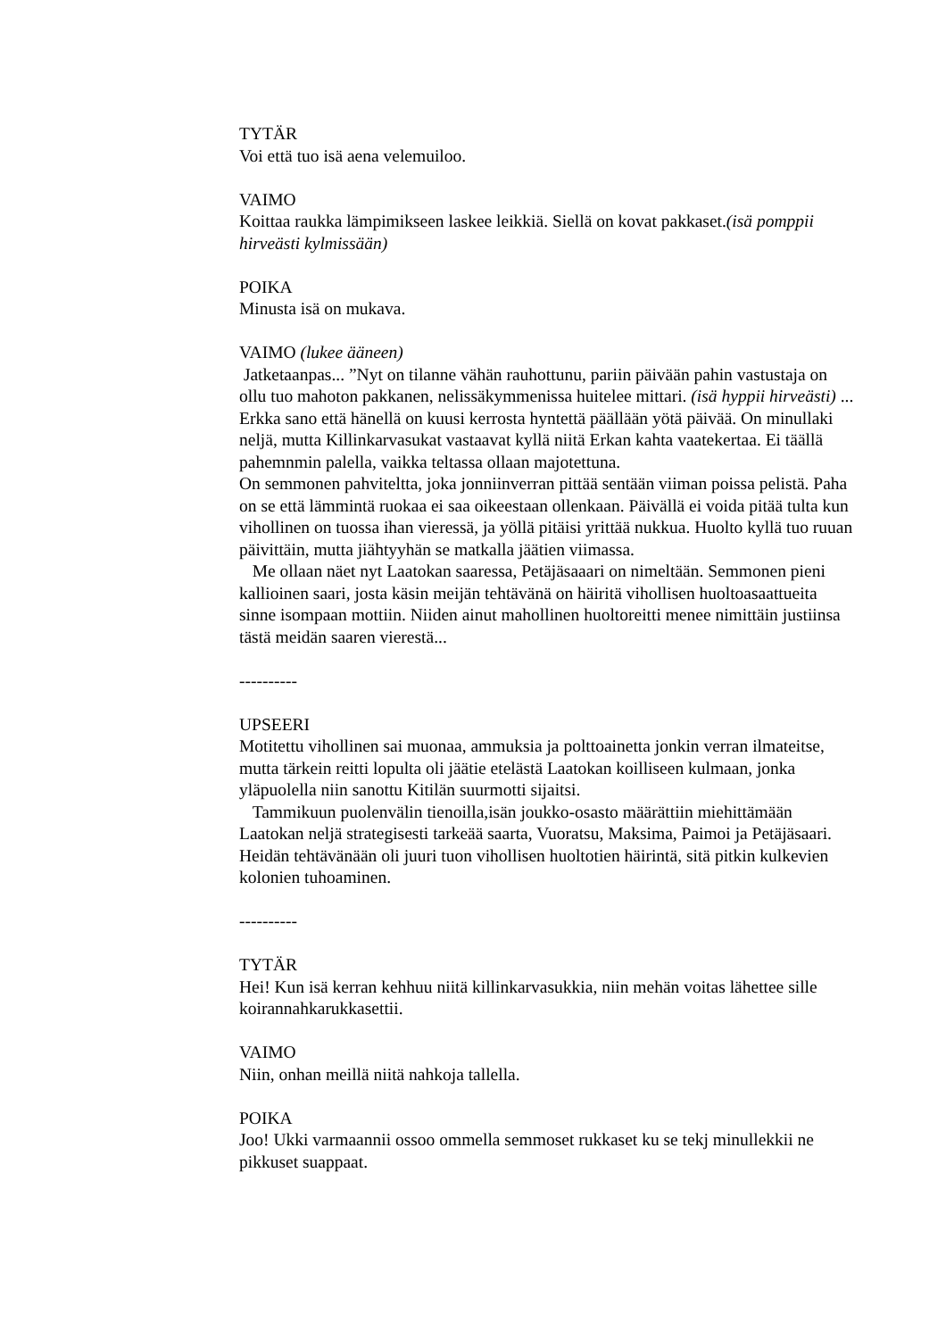TYTÄR
Voi että tuo isä aena velemuiloo.
VAIMO
Koittaa raukka lämpimikseen laskee leikkiä. Siellä on kovat pakkaset.(isä pomppii hirveästi kylmissään)
POIKA
Minusta isä on mukava.
VAIMO (lukee ääneen)
Jatketaanpas... ”Nyt on tilanne vähän rauhottunu, pariin päivään pahin vastustaja on ollu tuo mahoton pakkanen, nelissäkymmenissa huitelee mittari. (isä hyppii hirveästi) ... Erkka sano että hänellä on kuusi kerrosta hyntettä päällään yötä päivää. On minullaki neljä, mutta Killinkarvasukat vastaavat kyllä niitä Erkan kahta vaatekertaa. Ei täällä pahemnmin palella, vaikka teltassa ollaan majotettuna.
On semmonen pahviteltta, joka jonniinverran pittää sentään viiman poissa pelistä. Paha on se että lämmintä ruokaa ei saa oikeestaan ollenkaan. Päivällä ei voida pitää tulta kun vihollinen on tuossa ihan vieressä, ja yöllä pitäisi yrittää nukkua. Huolto kyllä tuo ruuan päivittäin, mutta jiähtyyhän se matkalla jäätien viimassa.
Me ollaan näet nyt Laatokan saaressa, Petäjäsaaari on nimeltään. Semmonen pieni kallioinen saari, josta käsin meijän tehtävänä on häiritä vihollisen huoltoasaattueita sinne isompaan mottiin. Niiden ainut mahollinen huoltoreitti menee nimittäin justiinsa tästä meidän saaren vierestä...
----------
UPSEERI
Motitettu vihollinen sai muonaa, ammuksia ja polttoainetta jonkin verran ilmateitse, mutta tärkein reitti lopulta oli jäätie etelästä Laatokan koilliseen kulmaan, jonka yläpuolella niin sanottu Kitilän suurmotti sijaitsi.
Tammikuun puolenvälin tienoilla,isän joukko-osasto määrättiin miehittämään Laatokan neljä strategisesti tarkeää saarta, Vuoratsu, Maksima, Paimoi ja Petäjäsaari. Heidän tehtävänään oli juuri tuon vihollisen huoltotien häirintä, sitä pitkin kulkevien kolonien tuhoaminen.
----------
TYTÄR
Hei! Kun isä kerran kehhuu niitä killinkarvasukkia, niin mehän voitas lähettee sille koirannahkarukkasettii.
VAIMO
Niin, onhan meillä niitä nahkoja tallella.
POIKA
Joo! Ukki varmaannii ossoo ommella semmoset rukkaset ku se tekj minullekkii ne pikkuset suappaat.